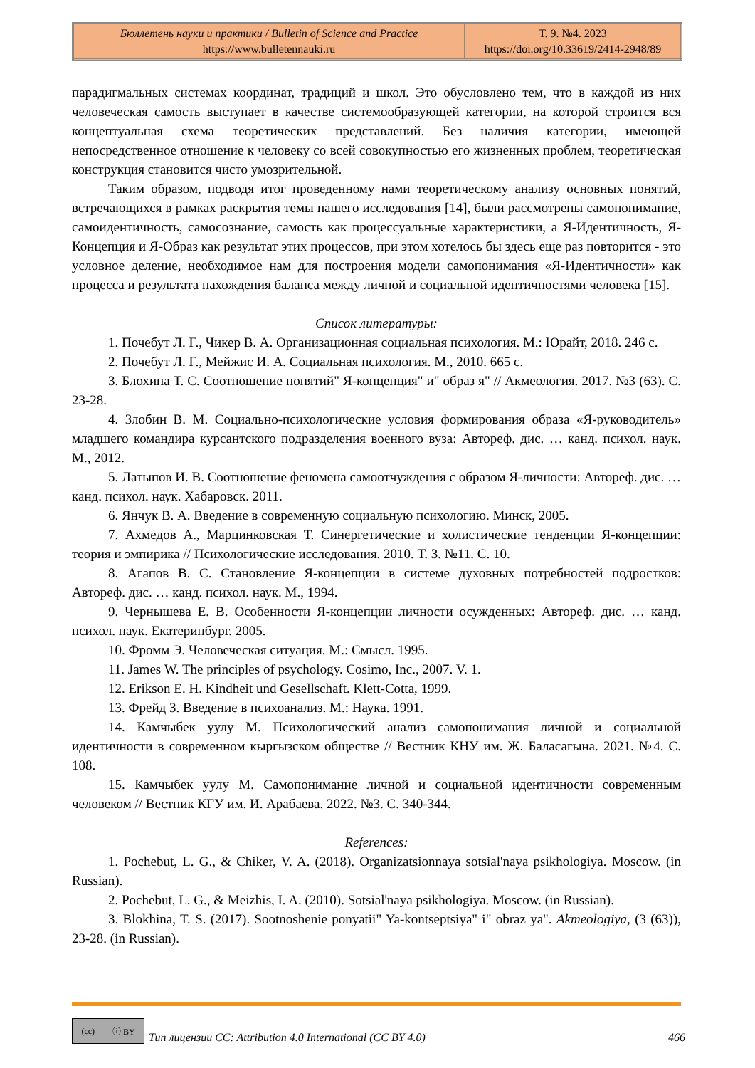| Бюллетень науки и практики / Bulletin of Science and Practice https://www.bulletennauki.ru | Т. 9. №4. 2023 https://doi.org/10.33619/2414-2948/89 |
парадигмальных системах координат, традиций и школ. Это обусловлено тем, что в каждой из них человеческая самость выступает в качестве системообразующей категории, на которой строится вся концептуальная схема теоретических представлений. Без наличия категории, имеющей непосредственное отношение к человеку со всей совокупностью его жизненных проблем, теоретическая конструкция становится чисто умозрительной.
Таким образом, подводя итог проведенному нами теоретическому анализу основных понятий, встречающихся в рамках раскрытия темы нашего исследования [14], были рассмотрены самопонимание, самоидентичность, самосознание, самость как процессуальные характеристики, а Я-Идентичность, Я-Концепция и Я-Образ как результат этих процессов, при этом хотелось бы здесь еще раз повторится - это условное деление, необходимое нам для построения модели самопонимания «Я-Идентичности» как процесса и результата нахождения баланса между личной и социальной идентичностями человека [15].
Список литературы:
1. Почебут Л. Г., Чикер В. А. Организационная социальная психология. М.: Юрайт, 2018. 246 с.
2. Почебут Л. Г., Мейжис И. А. Социальная психология. М., 2010. 665 с.
3. Блохина Т. С. Соотношение понятий" Я-концепция" и" образ я" // Акмеология. 2017. №3 (63). С. 23-28.
4. Злобин В. М. Социально-психологические условия формирования образа «Я-руководитель» младшего командира курсантского подразделения военного вуза: Автореф. дис. … канд. психол. наук. М., 2012.
5. Латыпов И. В. Соотношение феномена самоотчуждения с образом Я-личности: Автореф. дис. … канд. психол. наук. Хабаровск. 2011.
6. Янчук В. А. Введение в современную социальную психологию. Минск, 2005.
7. Ахмедов А., Марцинковская Т. Синергетические и холистические тенденции Я-концепции: теория и эмпирика // Психологические исследования. 2010. Т. 3. №11. С. 10.
8. Агапов В. С. Становление Я-концепции в системе духовных потребностей подростков: Автореф. дис. … канд. психол. наук. М., 1994.
9. Чернышева Е. В. Особенности Я-концепции личности осужденных: Автореф. дис. … канд. психол. наук. Екатеринбург. 2005.
10. Фромм Э. Человеческая ситуация. М.: Смысл. 1995.
11. James W. The principles of psychology. Cosimo, Inc., 2007. V. 1.
12. Erikson E. H. Kindheit und Gesellschaft. Klett-Cotta, 1999.
13. Фрейд З. Введение в психоанализ. М.: Наука. 1991.
14. Камчыбек уулу М. Психологический анализ самопонимания личной и социальной идентичности в современном кыргызском обществе // Вестник КНУ им. Ж. Баласагына. 2021. №4. С. 108.
15. Камчыбек уулу М. Самопонимание личной и социальной идентичности современным человеком // Вестник КГУ им. И. Арабаева. 2022. №3. С. 340-344.
References:
1. Pochebut, L. G., & Chiker, V. A. (2018). Organizatsionnaya sotsial'naya psikhologiya. Moscow. (in Russian).
2. Pochebut, L. G., & Meizhis, I. A. (2010). Sotsial'naya psikhologiya. Moscow. (in Russian).
3. Blokhina, T. S. (2017). Sootnoshenie ponyatii" Ya-kontseptsiya" i" obraz ya". Akmeologiya, (3 (63)), 23-28. (in Russian).
(cc) ⓘ BY
Тип лицензии CC: Attribution 4.0 International (CC BY 4.0) 466